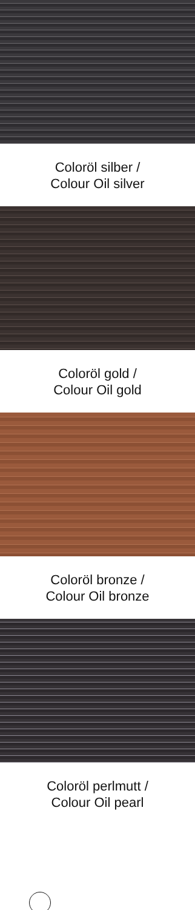Coloröl silber /
Colour Oil silver
Coloröl gold /
Colour Oil gold
Coloröl bronze /
Colour Oil bronze
Coloröl perlmutt /
Colour Oil pearl